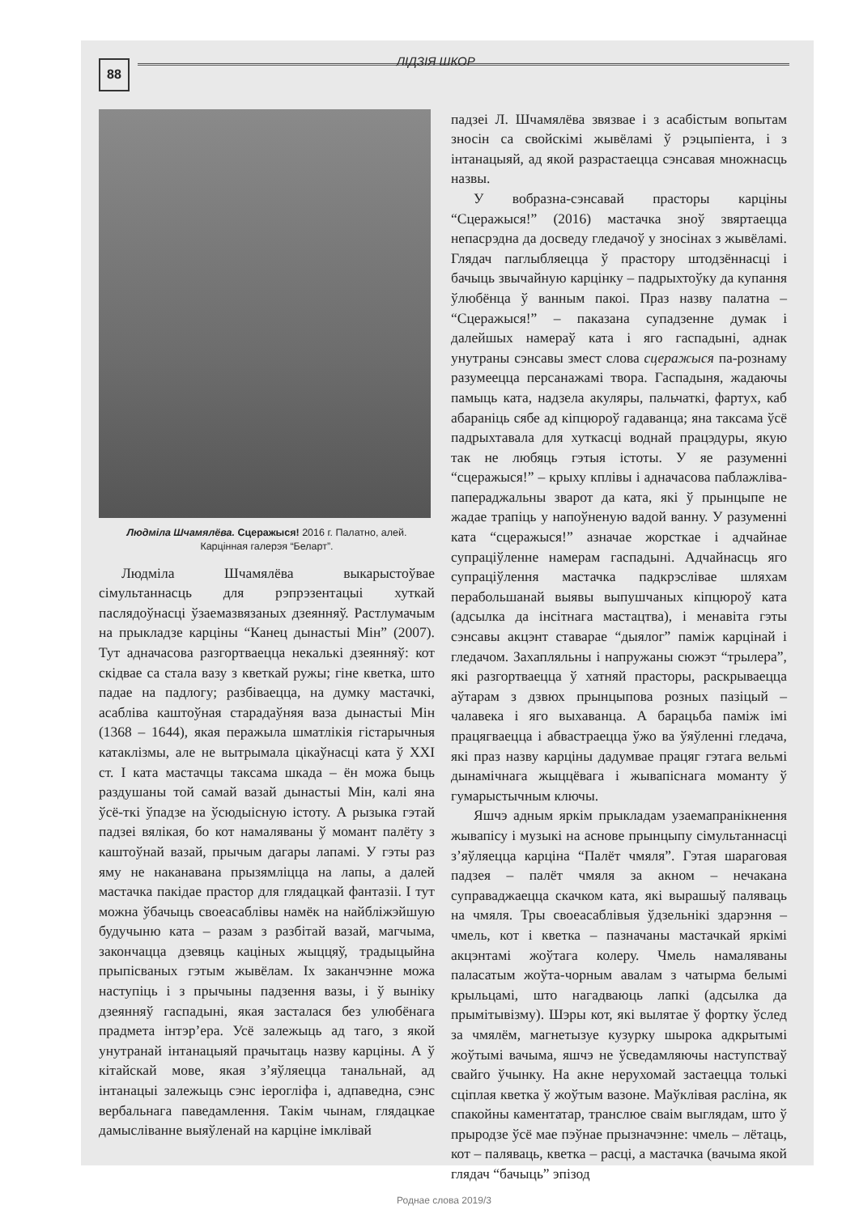88
ЛІДЗІЯ ШКОР
Людміла Шчамялёва. Сцеражыся! 2016 г. Палатно, алей.
Карцінная галерэя “Беларт”.
Людміла Шчамялёва выкарыстоўвае сімультаннасць для рэпрэзентацыі хуткай паслядоўнасці ўзаемазвязаных дзеянняў. Растлумачым на прыкладзе карціны “Канец дынастыі Мін” (2007). Тут адначасова разгортваецца некалькі дзеянняў: кот скідвае са стала вазу з кветкай ружы; гіне кветка, што падае на падлогу; разбіваецца, на думку мастачкі, асабліва каштоўная старадаўняя ваза дынастыі Мін (1368 – 1644), якая перажыла шматлікія гістарычныя катаклізмы, але не вытрымала цікаўнасці ката ў XXI ст. І ката мастачцы таксама шкада – ён можа быць раздушаны той самай вазай дынастыі Мін, калі яна ўсё-ткі ўпадзе на ўсюдыісную істоту. А рызыка гэтай падзеі вялікая, бо кот намаляваны ў момант палёту з каштоўнай вазай, прычым дагары лапамі. У гэты раз яму не наканавана прызямліцца на лапы, а далей мастачка пакідае прастор для глядацкай фантазіі. І тут можна ўбачыць своеасаблівы намёк на найбліжэйшую будучыню ката – разам з разбітай вазай, магчыма, закончацца дзевяць каціных жыццяў, традыцыйна прыпісваных гэтым жывёлам. Іх заканчэнне можа наступіць і з прычыны падзення вазы, і ў выніку дзеянняў гаспадыні, якая засталася без улюбёнага прадмета інтэр’ера. Усё залежыць ад таго, з якой унутранай інтанацыяй прачытаць назву карціны. А ў кітайскай мове, якая з’яўляецца танальнай, ад інтанацыі залежыць сэнс іерогліфа і, адпаведна, сэнс вербальнага паведамлення. Такім чынам, глядацкае дамысліванне выяўленай на карціне імклівай
падзеі Л. Шчамялёва звязвае і з асабістым вопытам зносін са свойскімі жывёламі ў рэцыпіента, і з інтанацыяй, ад якой разрастаецца сэнсавая множнасць назвы.
У вобразна-сэнсавай прасторы карціны “Сцеражыся!” (2016) мастачка зноў звяртаецца непасрэдна да досведу гледачоў у зносінах з жывёламі. Глядач паглыбляецца ў прастору штодзённасці і бачыць звычайную карцінку – падрыхтоўку да купання ўлюбёнца ў ванным пакоі. Праз назву палатна – “Сцеражыся!” – паказана супадзенне думак і далейшых намераў ката і яго гаспадыні, аднак унутраны сэнсавы змест слова сцеражыся па-рознаму разумеецца персанажамі твора. Гаспадыня, жадаючы памыць ката, надзела акуляры, пальчаткі, фартух, каб абараніць сябе ад кіпцюроў гадаванца; яна таксама ўсё падрыхтавала для хуткасці воднай працэдуры, якую так не любяць гэтыя істоты. У яе разуменні “сцеражыся!” – крыху кплівы і адначасова паблажліва-папераджальны зварот да ката, які ў прынцыпе не жадае трапіць у напоўненую вадой ванну. У разуменні ката “сцеражыся!” азначае жорсткае і адчайнае супраціўленне намерам гаспадыні. Адчайнасць яго супраціўлення мастачка падкрэслівае шляхам перабольшанай выявы выпушчаных кіпцюроў ката (адсылка да інсітнага мастацтва), і менавіта гэты сэнсавы акцэнт ставарае “дыялог” паміж карцінай і гледачом. Захапляльны і напружаны сюжэт “трылера”, які разгортваецца ў хатняй прасторы, раскрываецца аўтарам з дзвюх прынцыпова розных пазіцый – чалавека і яго выхаванца. А барацьба паміж імі працягваецца і абвастраецца ўжо ва ўяўленні гледача, які праз назву карціны дадумвае працяг гэтага вельмі дынамічнага жыццёвага і жывапіснага моманту ў гумарыстычным ключы.
Яшчэ адным яркім прыкладам узаемапранікнення жывапісу і музыкі на аснове прынцыпу сімультаннасці з’яўляецца карціна “Палёт чмяля”. Гэтая шараговая падзея – палёт чмяля за акном – нечакана суправаджаецца скачком ката, які вырашыў паляваць на чмяля. Тры своеасаблівыя ўдзельнікі здарэння – чмель, кот і кветка – пазначаны мастачкай яркімі акцэнтамі жоўтага колеру. Чмель намаляваны паласатым жоўта-чорным авалам з чатырма белымі крыльцамі, што нагадваюць лапкі (адсылка да прымітывізму). Шэры кот, які вылятае ў фортку ўслед за чмялём, магнетызуе кузурку шырока адкрытымі жоўтымі вачыма, яшчэ не ўсведамляючы наступстваў свайго ўчынку. На акне нерухомай застаецца толькі сціплая кветка ў жоўтым вазоне. Маўклівая расліна, як спакойны каментатар, транслюе сваім выглядам, што ў прыродзе ўсё мае пэўнае прызначэнне: чмель – лётаць, кот – паляваць, кветка – расці, а мастачка (вачыма якой глядач “бачыць” эпізод
Роднае слова 2019/3